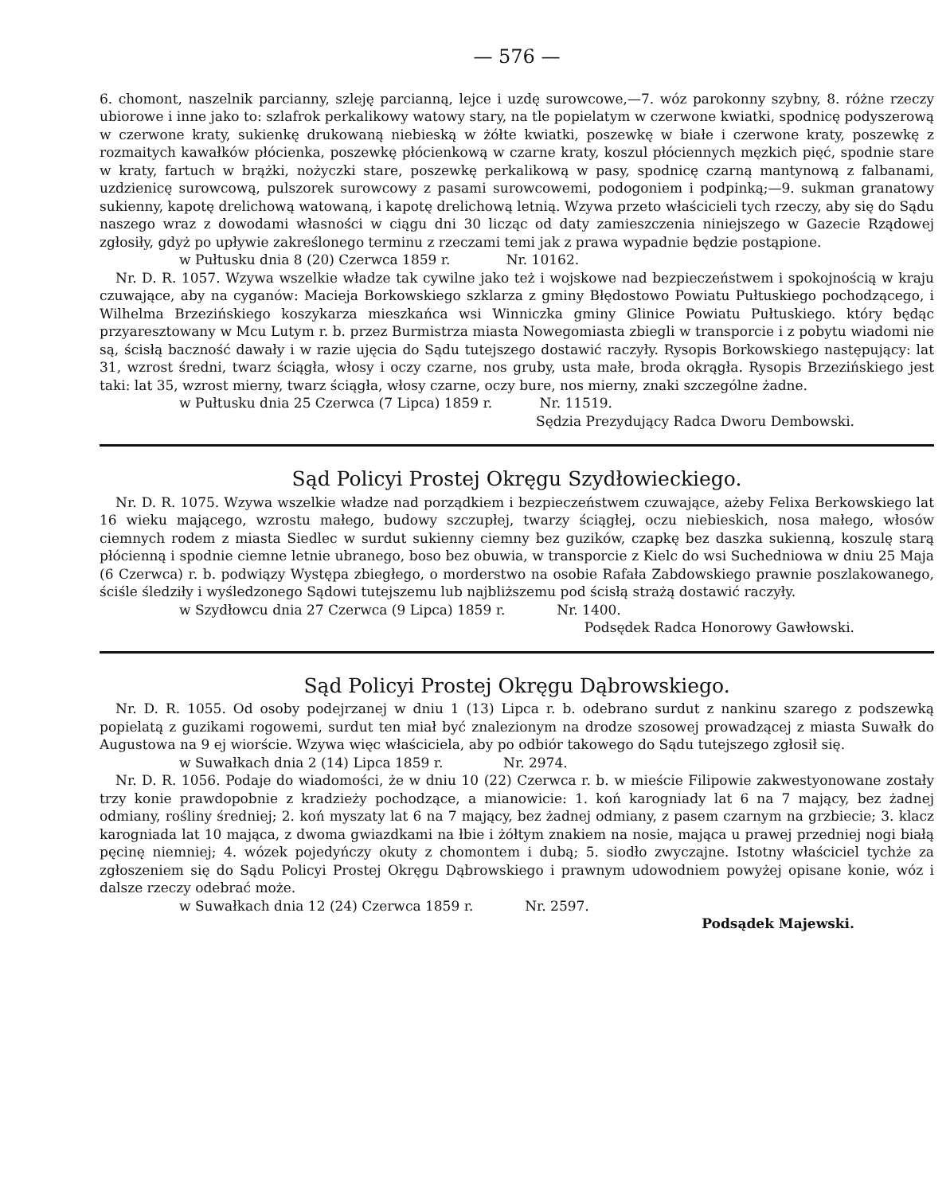— 576 —
6. chomont, naszelnik parcianny, szleję parcianną, lejce i uzdę surowcowe,—7. wóz parokonny szybny, 8. różne rzeczy ubiorowe i inne jako to: szlafrok perkalikowy watowy stary, na tle popielatym w czerwone kwiatki, spodnicę podyszerową w czerwone kraty, sukienkę drukowaną niebieską w żółte kwiatki, poszewkę w białe i czerwone kraty, poszewkę z rozmaitych kawałków płócienka, poszewkę płócienkową w czarne kraty, koszul płóciennych męzkich pięć, spodnie stare w kraty, fartuch w brążki, nożyczki stare, poszewkę perkalikową w pasy, spodnicę czarną mantynową z falbanami, uzdzienicę surowcową, pulszorek surowcowy z pasami surowcowemi, podogoniem i podpinką;—9. sukman granatowy sukienny, kapotę drelichową watowaną, i kapotę drelichową letnią. Wzywa przeto właścicieli tych rzeczy, aby się do Sądu naszego wraz z dowodami własności w ciągu dni 30 licząc od daty zamieszczenia niniejszego w Gazecie Rządowej zgłosiły, gdyż po upływie zakreślonego terminu z rzeczami temi jak z prawa wypadnie będzie postąpione.
w Pułtusku dnia 8 (20) Czerwca 1859 r. Nr. 10162.
Nr. D. R. 1057. Wzywa wszelkie władze tak cywilne jako też i wojskowe nad bezpieczeństwem i spokojnością w kraju czuwające, aby na cyganów: Macieja Borkowskiego szklarza z gminy Błędostowo Powiatu Pułtuskiego pochodzącego, i Wilhelma Brzezińskiego koszykarza mieszkańca wsi Winniczka gminy Glinice Powiatu Pułtuskiego. który będąc przyaresztowany w Mcu Lutym r. b. przez Burmistrza miasta Nowegomiasta zbiegli w transporcie i z pobytu wiadomi nie są, ścisłą baczność dawały i w razie ujęcia do Sądu tutejszego dostawić raczyły. Rysopis Borkowskiego następujący: lat 31, wzrost średni, twarz ściągła, włosy i oczy czarne, nos gruby, usta małe, broda okrągła. Rysopis Brzezińskiego jest taki: lat 35, wzrost mierny, twarz ściągła, włosy czarne, oczy bure, nos mierny, znaki szczególne żadne.
w Pułtusku dnia 25 Czerwca (7 Lipca) 1859 r. Nr. 11519.
Sędzia Prezydujący Radca Dworu Dembowski.
Sąd Policyi Prostej Okręgu Szydłowieckiego.
Nr. D. R. 1075. Wzywa wszelkie władze nad porządkiem i bezpieczeństwem czuwające, ażeby Felixa Berkowskiego lat 16 wieku mającego, wzrostu małego, budowy szczupłej, twarzy ściągłej, oczu niebieskich, nosa małego, włosów ciemnych rodem z miasta Siedlec w surdut sukienny ciemny bez guzików, czapkę bez daszka sukienną, koszulę starą płócienną i spodnie ciemne letnie ubranego, boso bez obuwia, w transporcie z Kielc do wsi Suchedniowa w dniu 25 Maja (6 Czerwca) r. b. podwiązy Występa zbiegłego, o morderstwo na osobie Rafała Zabdowskiego prawnie poszlakowanego, ściśle śledziły i wyśledzonego Sądowi tutejszemu lub najbliższemu pod ścisłą strażą dostawić raczyły.
w Szydłowcu dnia 27 Czerwca (9 Lipca) 1859 r. Nr. 1400.
Podsędek Radca Honorowy Gawłowski.
Sąd Policyi Prostej Okręgu Dąbrowskiego.
Nr. D. R. 1055. Od osoby podejrzanej w dniu 1 (13) Lipca r. b. odebrano surdut z nankinu szarego z podszewką popielatą z guzikami rogowemi, surdut ten miał być znalezionym na drodze szosowej prowadzącej z miasta Suwałk do Augustowa na 9 ej wiorście. Wzywa więc właściciela, aby po odbiór takowego do Sądu tutejszego zgłosił się.
w Suwałkach dnia 2 (14) Lipca 1859 r. Nr. 2974.
Nr. D. R. 1056. Podaje do wiadomości, że w dniu 10 (22) Czerwca r. b. w mieście Filipowie zakwestyonowane zostały trzy konie prawdopobnie z kradzieży pochodzące, a mianowicie: 1. koń karogniady lat 6 na 7 mający, bez żadnej odmiany, rośliny średniej; 2. koń myszaty lat 6 na 7 mający, bez żadnej odmiany, z pasem czarnym na grzbiecie; 3. klacz karogniada lat 10 mająca, z dwoma gwiazdkami na łbie i żółtym znakiem na nosie, mająca u prawej przedniej nogi białą pęcinę niemniej; 4. wózek pojedyńczy okuty z chomontem i dubą; 5. siodło zwyczajne. Istotny właściciel tychże za zgłoszeniem się do Sądu Policyi Prostej Okręgu Dąbrowskiego i prawnym udowodniem powyżej opisane konie, wóz i dalsze rzeczy odebrać może.
w Suwałkach dnia 12 (24) Czerwca 1859 r. Nr. 2597.
Podsądek Majewski.